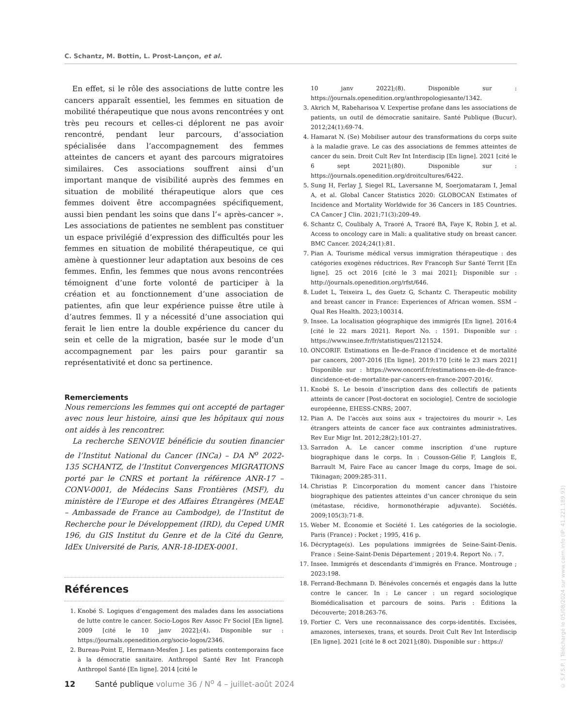C. Schantz, M. Bottin, L. Prost-Lançon, et al.
En effet, si le rôle des associations de lutte contre les cancers apparaît essentiel, les femmes en situation de mobilité thérapeutique que nous avons rencontrées y ont très peu recours et celles-ci déplorent ne pas avoir rencontré, pendant leur parcours, d’association spécialisée dans l’accompagnement des femmes atteintes de cancers et ayant des parcours migratoires similaires. Ces associations souffrent ainsi d’un important manque de visibilité auprès des femmes en situation de mobilité thérapeutique alors que ces femmes doivent être accompagnées spécifiquement, aussi bien pendant les soins que dans l’« après-cancer ». Les associations de patientes ne semblent pas constituer un espace privilégié d’expression des difficultés pour les femmes en situation de mobilité thérapeutique, ce qui amène à questionner leur adaptation aux besoins de ces femmes. Enfin, les femmes que nous avons rencontrées témoignent d’une forte volonté de participer à la création et au fonctionnement d’une association de patientes, afin que leur expérience puisse être utile à d’autres femmes. Il y a nécessité d’une association qui ferait le lien entre la double expérience du cancer du sein et celle de la migration, basée sur le mode d’un accompagnement par les pairs pour garantir sa représentativité et donc sa pertinence.
Remerciements
Nous remercions les femmes qui ont accepté de partager avec nous leur histoire, ainsi que les hôpitaux qui nous ont aidés à les rencontrer.
La recherche SENOVIE bénéficie du soutien financier de l’Institut National du Cancer (INCa) – DA N<sup>o</sup> 2022-135 SCHANTZ, de l’Institut Convergences MIGRATIONS porté par le CNRS et portant la référence ANR-17 – CONV-0001, de Médecins Sans Frontières (MSF), du ministère de l’Europe et des Affaires Étrangères (MEAE – Ambassade de France au Cambodge), de l’Institut de Recherche pour le Développement (IRD), du Ceped UMR 196, du GIS Institut du Genre et de la Cité du Genre, IdEx Université de Paris, ANR-18-IDEX-0001.
Références
1. Knobé S. Logiques d’engagement des malades dans les associations de lutte contre le cancer. Socio-Logos Rev Assoc Fr Sociol [En ligne]. 2009 [cité le 10 janv 2022];(4). Disponible sur : https://journals.openedition.org/socio-logos/2346.
2. Bureau-Point E, Hermann-Mesfen J. Les patients contemporains face à la démocratie sanitaire. Anthropol Santé Rev Int Francoph Anthropol Santé [En ligne]. 2014 [cité le
10 janv 2022];(8). Disponible sur : https://journals.openedition.org/anthropologiesante/1342.
3. Akrich M, Rabeharisoa V. L’expertise profane dans les associations de patients, un outil de démocratie sanitaire. Santé Publique (Bucur). 2012;24(1):69-74.
4. Hamarat N. (Se) Mobiliser autour des transformations du corps suite à la maladie grave. Le cas des associations de femmes atteintes de cancer du sein. Droit Cult Rev Int Interdiscip [En ligne]. 2021 [cité le 6 sept 2021];(80). Disponible sur : https://journals.openedition.org/droitcultures/6422.
5. Sung H, Ferlay J, Siegel RL, Laversanne M, Soerjomataram I, Jemal A, et al. Global Cancer Statistics 2020: GLOBOCAN Estimates of Incidence and Mortality Worldwide for 36 Cancers in 185 Countries. CA Cancer J Clin. 2021;71(3):209-49.
6. Schantz C, Coulibaly A, Traoré A, Traoré BA, Faye K, Robin J, et al. Access to oncology care in Mali: a qualitative study on breast cancer. BMC Cancer. 2024;24(1):81.
7. Pian A. Tourisme médical versus immigration thérapeutique : des catégories exogènes réductrices. Rev Francoph Sur Santé Territ [En ligne]. 25 oct 2016 [cité le 3 mai 2021]; Disponible sur : http://journals.openedition.org/rfst/646.
8. Ludet L, Teixeira L, des Guetz G, Schantz C. Therapeutic mobility and breast cancer in France: Experiences of African women. SSM – Qual Res Health. 2023;100314.
9. Insee. La localisation géographique des immigrés [En ligne]. 2016:4 [cité le 22 mars 2021]. Report No. : 1591. Disponible sur : https://www.insee.fr/fr/statistiques/2121524.
10. ONCORIF. Estimations en Île-de-France d’incidence et de mortalité par cancers, 2007-2016 [En ligne]. 2019:170 [cité le 23 mars 2021] Disponible sur : https://www.oncorif.fr/estimations-en-ile-de-france-dincidence-et-de-mortalite-par-cancers-en-france-2007-2016/.
11. Knobé S. Le besoin d’inscription dans des collectifs de patients atteints de cancer [Post-doctorat en sociologie]. Centre de sociologie européenne, EHESS-CNRS; 2007.
12. Pian A. De l’accès aux soins aux « trajectoires du mourir ». Les étrangers atteints de cancer face aux contraintes administratives. Rev Eur Migr Int. 2012;28(2):101-27.
13. Sarradon A. Le cancer comme inscription d’une rupture biographique dans le corps. In : Cousson-Gélie F, Langlois E, Barrault M, Faire Face au cancer Image du corps, Image de soi. Tikinagan; 2009:285-311.
14. Christias P. L’incorporation du moment cancer dans l’histoire biographique des patientes atteintes d’un cancer chronique du sein (métastase, récidive, hormonothérapie adjuvante). Sociétés. 2009;105(3):71-8.
15. Weber M. Économie et Société 1. Les catégories de la sociologie. Paris (France) : Pocket ; 1995, 416 p.
16. Décryptage(s). Les populations immigrées de Seine-Saint-Denis. France : Seine-Saint-Denis Département ; 2019:4. Report No. : 7.
17. Insee. Immigrés et descendants d’immigrés en France. Montrouge ; 2023:198.
18. Ferrand-Bechmann D. Bénévoles concernés et engagés dans la lutte contre le cancer. In : Le cancer : un regard sociologique Biomédicalisation et parcours de soins. Paris : Éditions la Découverte; 2018:263-76.
19. Fortier C. Vers une reconnaissance des corps-identités. Excisées, amazones, intersexes, trans, et sourds. Droit Cult Rev Int Interdiscip [En ligne]. 2021 [cité le 8 oct 2021];(80). Disponible sur : https://
12 Santé publique volume 36 / N<sup>o</sup> 4 – juillet-août 2024
© S.F.S.P. | Téléchargé le 05/08/2024 sur www.cairn.info (IP: 41.221.189.93)